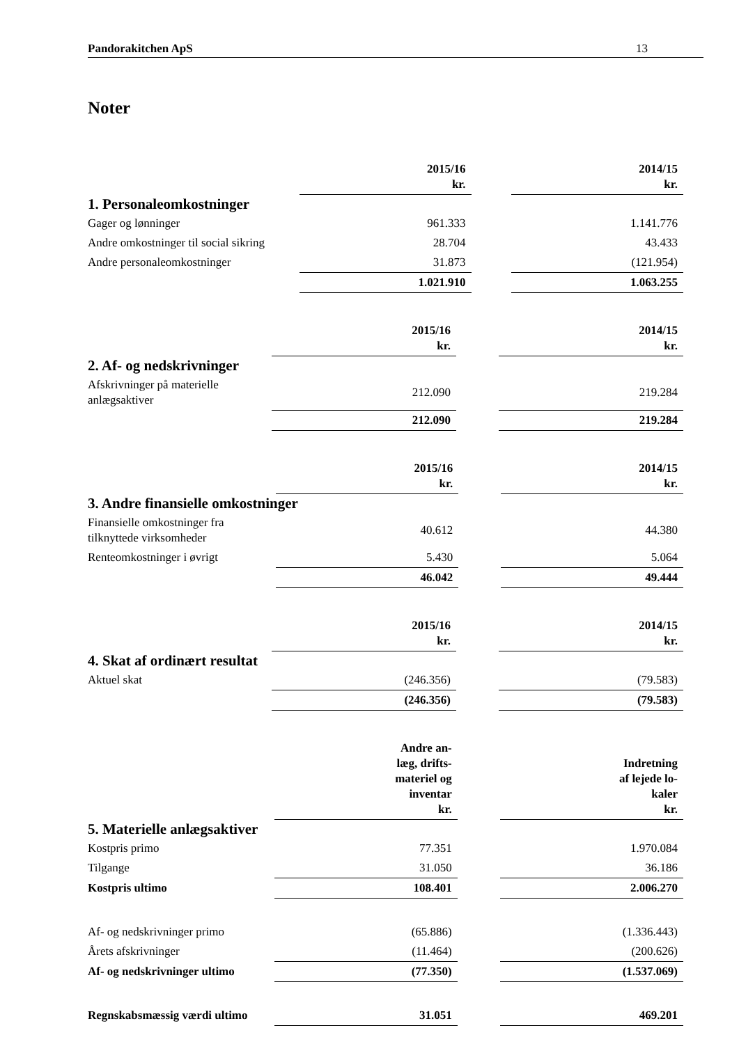Pandorakitchen ApS 13
Noter
| | 2015/16 kr. | | 2014/15 kr. |
| 1. Personaleomkostninger | | | |
| Gager og lønninger | 961.333 | | 1.141.776 |
| Andre omkostninger til social sikring | 28.704 | | 43.433 |
| Andre personaleomkostninger | 31.873 | | (121.954) |
| | 1.021.910 | | 1.063.255 |
| | 2015/16 kr. | | 2014/15 kr. |
| 2. Af- og nedskrivninger | | | |
| Afskrivninger på materielle anlægsaktiver | 212.090 | | 219.284 |
| | 212.090 | | 219.284 |
| | 2015/16 kr. | | 2014/15 kr. |
| 3. Andre finansielle omkostninger | | | |
| Finansielle omkostninger fra tilknyttede virksomheder | 40.612 | | 44.380 |
| Renteomkostninger i øvrigt | 5.430 | | 5.064 |
| | 46.042 | | 49.444 |
| | 2015/16 kr. | | 2014/15 kr. |
| 4. Skat af ordinært resultat | | | |
| Aktuel skat | (246.356) | | (79.583) |
| | (246.356) | | (79.583) |
| | Andre an- læg, drifts- materiel og inventar kr. | | Indretning af lejede lo- kaler kr. |
| 5. Materielle anlægsaktiver | | | |
| Kostpris primo | 77.351 | | 1.970.084 |
| Tilgange | 31.050 | | 36.186 |
| Kostpris ultimo | 108.401 | | 2.006.270 |
| Af- og nedskrivninger primo | (65.886) | | (1.336.443) |
| Årets afskrivninger | (11.464) | | (200.626) |
| Af- og nedskrivninger ultimo | (77.350) | | (1.537.069) |
| Regnskabsmæssig værdi ultimo | 31.051 | | 469.201 |